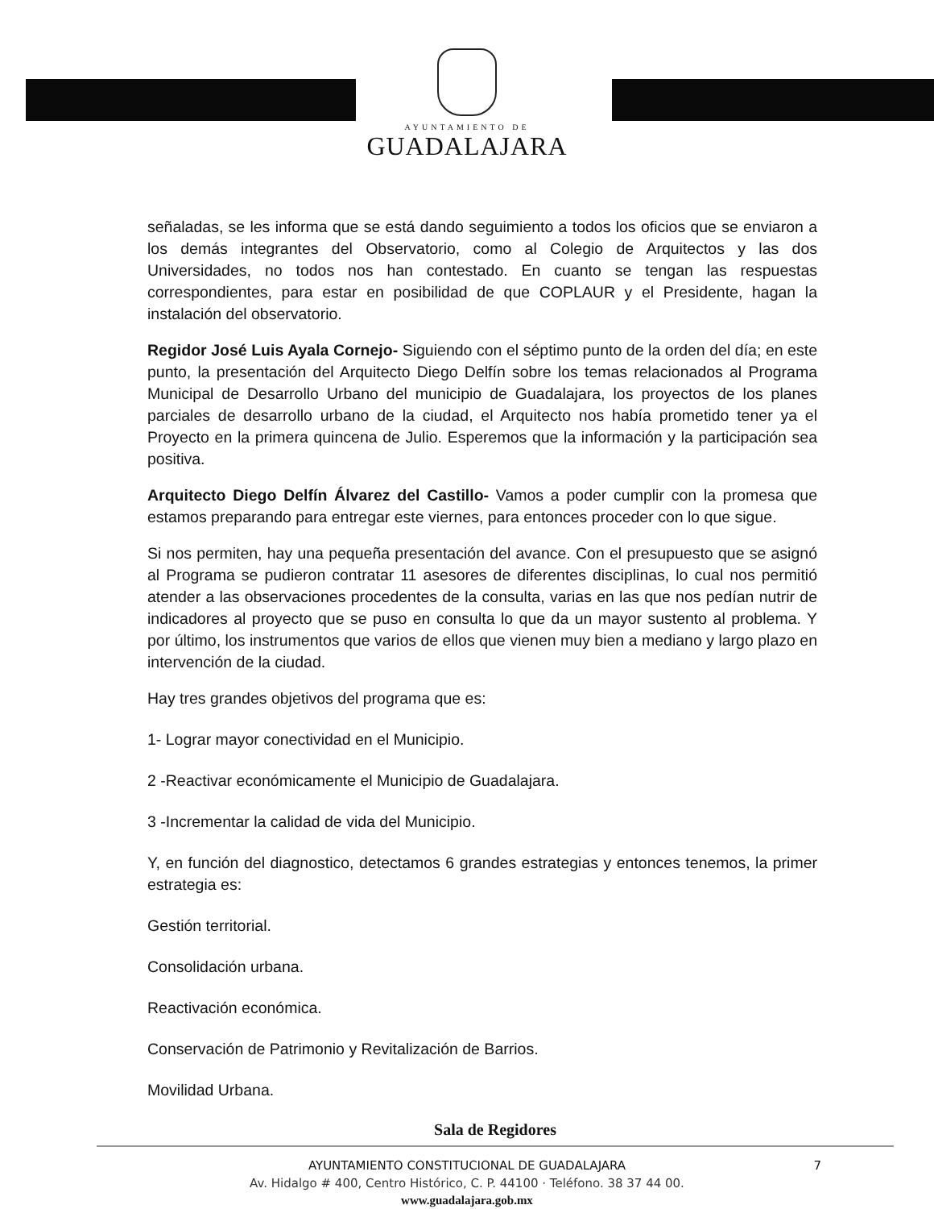AYUNTAMIENTO DE
GUADALAJARA
señaladas, se les informa que se está dando seguimiento a todos los oficios que se enviaron a los demás integrantes del Observatorio, como al Colegio de Arquitectos y las dos Universidades, no todos nos han contestado. En cuanto se tengan las respuestas correspondientes, para estar en posibilidad de que COPLAUR y el Presidente, hagan la instalación del observatorio.
Regidor José Luis Ayala Cornejo- Siguiendo con el séptimo punto de la orden del día; en este punto, la presentación del Arquitecto Diego Delfín sobre los temas relacionados al Programa Municipal de Desarrollo Urbano del municipio de Guadalajara, los proyectos de los planes parciales de desarrollo urbano de la ciudad, el Arquitecto nos había prometido tener ya el Proyecto en la primera quincena de Julio. Esperemos que la información y la participación sea positiva.
Arquitecto Diego Delfín Álvarez del Castillo- Vamos a poder cumplir con la promesa que estamos preparando para entregar este viernes, para entonces proceder con lo que sigue.
Si nos permiten, hay una pequeña presentación del avance. Con el presupuesto que se asignó al Programa se pudieron contratar 11 asesores de diferentes disciplinas, lo cual nos permitió atender a las observaciones procedentes de la consulta, varias en las que nos pedían nutrir de indicadores al proyecto que se puso en consulta lo que da un mayor sustento al problema. Y por último, los instrumentos que varios de ellos que vienen muy bien a mediano y largo plazo en intervención de la ciudad.
Hay tres grandes objetivos del programa que es:
1- Lograr mayor conectividad en el Municipio.
2 -Reactivar económicamente el Municipio de Guadalajara.
3 -Incrementar la calidad de vida del Municipio.
Y, en función del diagnostico, detectamos 6 grandes estrategias y entonces tenemos, la primer estrategia es:
Gestión territorial.
Consolidación urbana.
Reactivación económica.
Conservación de Patrimonio y Revitalización de Barrios.
Movilidad Urbana.
Sala de Regidores
AYUNTAMIENTO CONSTITUCIONAL DE GUADALAJARA 7
Av. Hidalgo # 400, Centro Histórico, C. P. 44100 · Teléfono. 38 37 44 00.
www.guadalajara.gob.mx